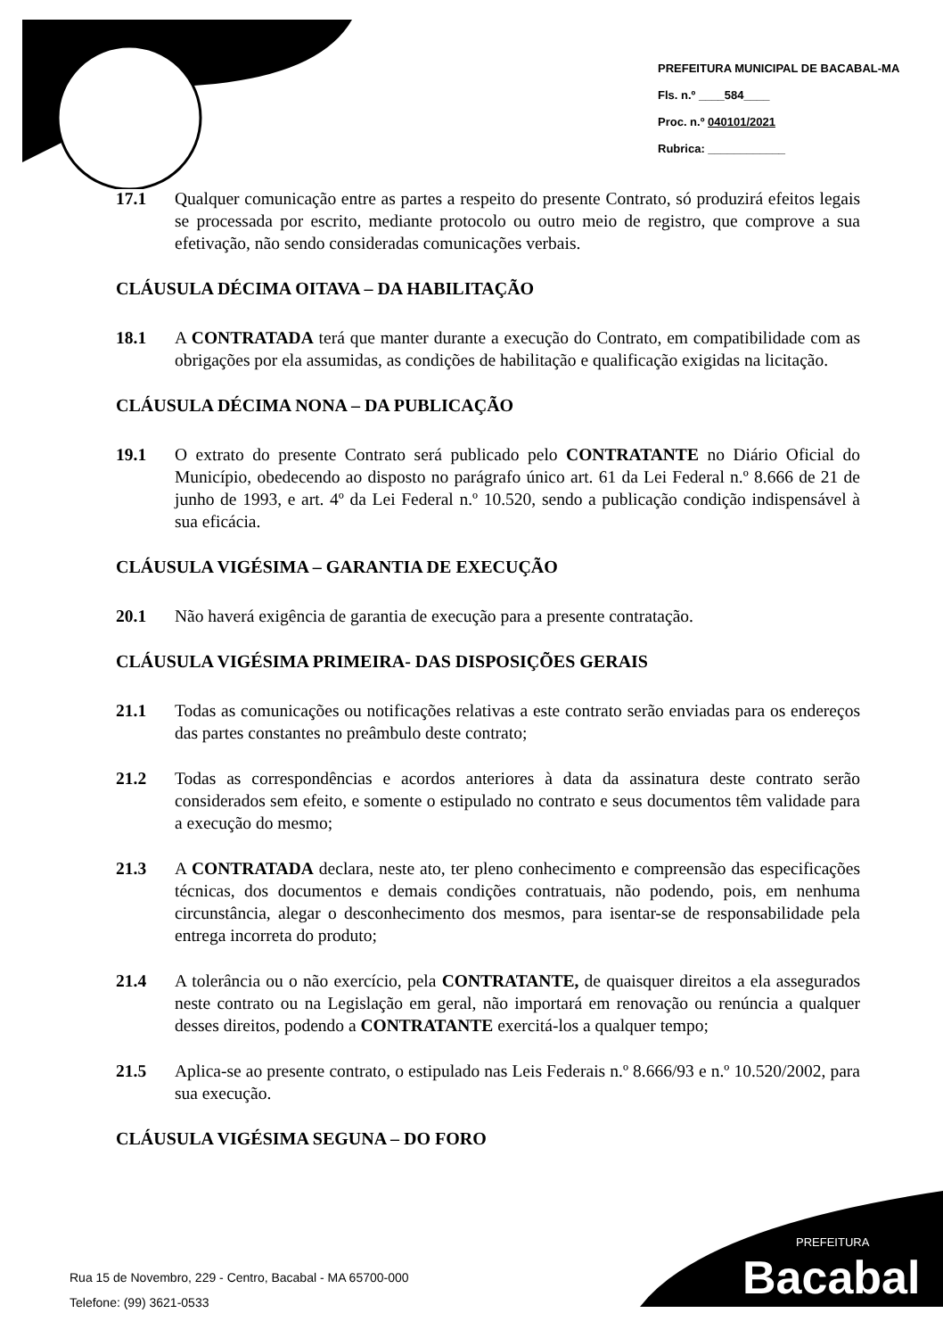PREFEITURA MUNICIPAL DE BACABAL-MA
Fls. n.º ____584____
Proc. n.º 040101/2021
Rubrica: ____________
17.1 Qualquer comunicação entre as partes a respeito do presente Contrato, só produzirá efeitos legais se processada por escrito, mediante protocolo ou outro meio de registro, que comprove a sua efetivação, não sendo consideradas comunicações verbais.
CLÁUSULA DÉCIMA OITAVA – DA HABILITAÇÃO
18.1 A CONTRATADA terá que manter durante a execução do Contrato, em compatibilidade com as obrigações por ela assumidas, as condições de habilitação e qualificação exigidas na licitação.
CLÁUSULA DÉCIMA NONA – DA PUBLICAÇÃO
19.1 O extrato do presente Contrato será publicado pelo CONTRATANTE no Diário Oficial do Município, obedecendo ao disposto no parágrafo único art. 61 da Lei Federal n.º 8.666 de 21 de junho de 1993, e art. 4º da Lei Federal n.º 10.520, sendo a publicação condição indispensável à sua eficácia.
CLÁUSULA VIGÉSIMA – GARANTIA DE EXECUÇÃO
20.1 Não haverá exigência de garantia de execução para a presente contratação.
CLÁUSULA VIGÉSIMA PRIMEIRA- DAS DISPOSIÇÕES GERAIS
21.1 Todas as comunicações ou notificações relativas a este contrato serão enviadas para os endereços das partes constantes no preâmbulo deste contrato;
21.2 Todas as correspondências e acordos anteriores à data da assinatura deste contrato serão considerados sem efeito, e somente o estipulado no contrato e seus documentos têm validade para a execução do mesmo;
21.3 A CONTRATADA declara, neste ato, ter pleno conhecimento e compreensão das especificações técnicas, dos documentos e demais condições contratuais, não podendo, pois, em nenhuma circunstância, alegar o desconhecimento dos mesmos, para isentar-se de responsabilidade pela entrega incorreta do produto;
21.4 A tolerância ou o não exercício, pela CONTRATANTE, de quaisquer direitos a ela assegurados neste contrato ou na Legislação em geral, não importará em renovação ou renúncia a qualquer desses direitos, podendo a CONTRATANTE exercitá-los a qualquer tempo;
21.5 Aplica-se ao presente contrato, o estipulado nas Leis Federais n.º 8.666/93 e n.º 10.520/2002, para sua execução.
CLÁUSULA VIGÉSIMA SEGUNA – DO FORO
Rua 15 de Novembro, 229 - Centro, Bacabal - MA 65700-000
Telefone: (99) 3621-0533
PREFEITURA
Bacabal